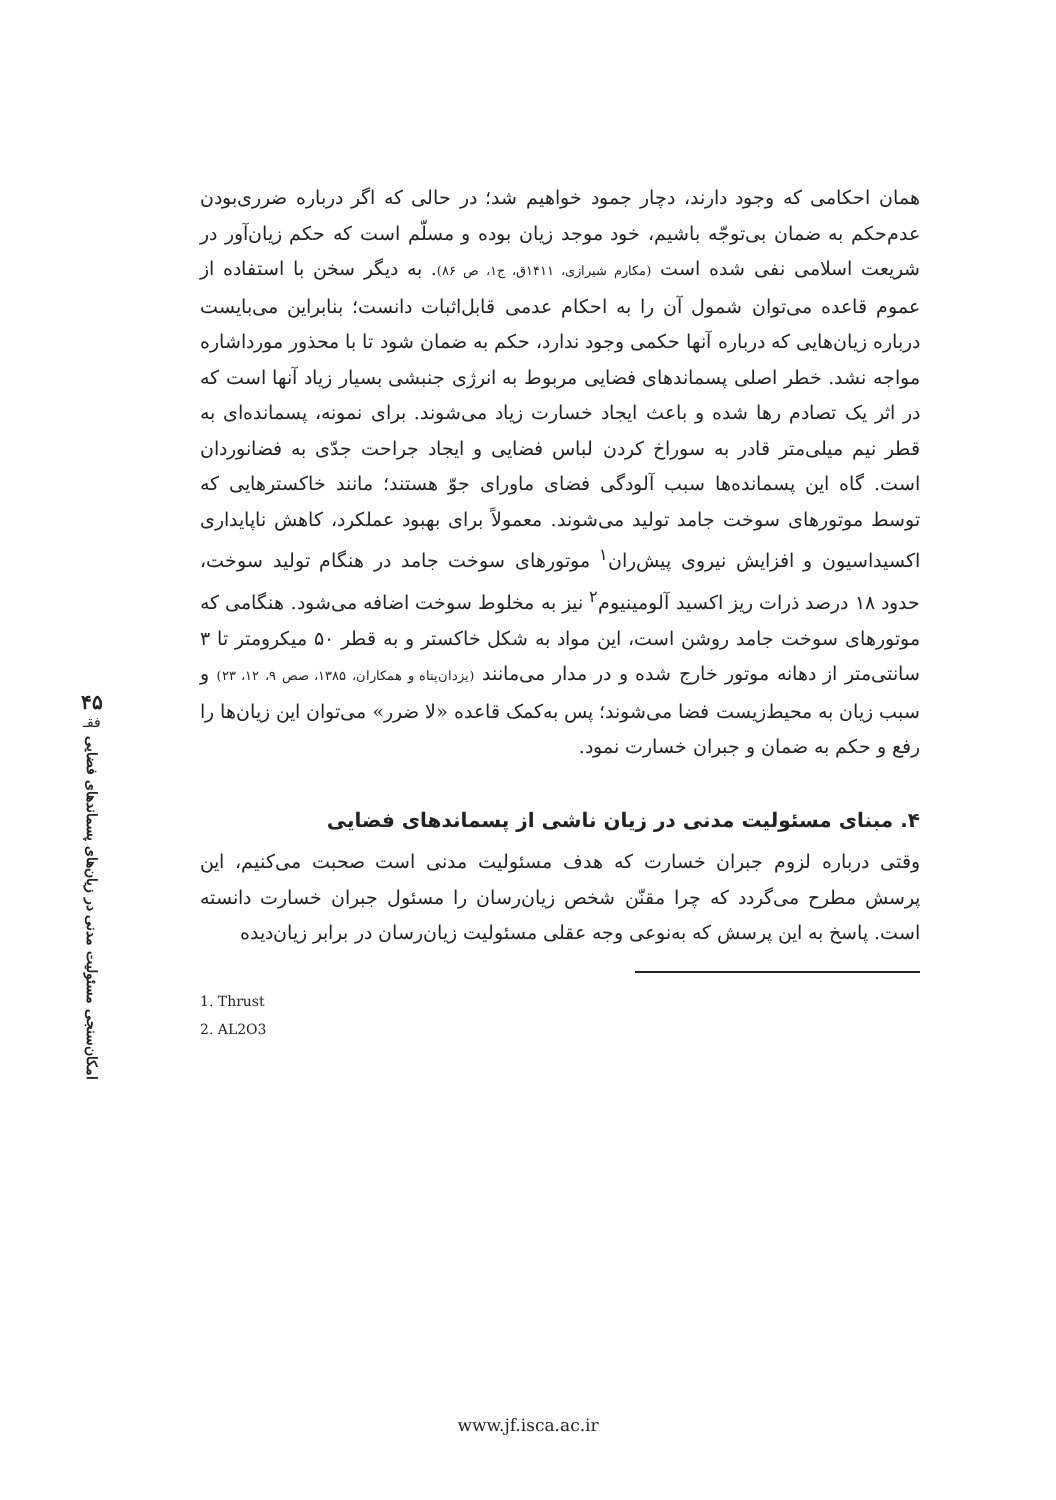۴۵
فقـ
امکان‌سنجی مسئولیت مدنی در زیان‌های پسماندهای فضایی
همان احکامی که وجود دارند، دچار جمود خواهیم شد؛ در حالی که اگر درباره ضرری‌بودن عدم‌حکم به ضمان بی‌توجّه باشیم، خود موجد زیان بوده و مسلّم است که حکم زیان‌آور در شریعت اسلامی نفی شده است (مکارم شیرازی، ۱۴۱۱ق، ج۱، ص ۸۶). به دیگر سخن با استفاده از عموم قاعده می‌توان شمول آن را به احکام عدمی قابل‌اثبات دانست؛ بنابراین می‌بایست درباره زیان‌هایی که درباره آنها حکمی وجود ندارد، حکم به ضمان شود تا با محذور مورداشاره مواجه نشد. خطر اصلی پسماندهای فضایی مربوط به انرژی جنبشی بسیار زیاد آنها است که در اثر یک تصادم رها شده و باعث ایجاد خسارت زیاد می‌شوند. برای نمونه، پسمانده‌ای به قطر نیم میلی‌متر قادر به سوراخ کردن لباس فضایی و ایجاد جراحت جدّی به فضانوردان است. گاه این پسمانده‌ها سبب آلودگی فضای ماورای جوّ هستند؛ مانند خاکسترهایی که توسط موتورهای سوخت جامد تولید می‌شوند. معمولاً برای بهبود عملکرد، کاهش ناپایداری اکسیداسیون و افزایش نیروی پیش‌ران<sup>۱</sup> موتورهای سوخت جامد در هنگام تولید سوخت، حدود ۱۸ درصد ذرات ریز اکسید آلومینیوم<sup>۲</sup> نیز به مخلوط سوخت اضافه می‌شود. هنگامی که موتورهای سوخت جامد روشن است، این مواد به شکل خاکستر و به قطر ۵۰ میکرومتر تا ۳ سانتی‌متر از دهانه موتور خارج شده و در مدار می‌مانند (یزدان‌پناه و همکاران، ۱۳۸۵، صص ۹، ۱۲، ۲۳) و سبب زیان به محیط‌زیست فضا می‌شوند؛ پس به‌کمک قاعده «لا ضرر» می‌توان این زیان‌ها را رفع و حکم به ضمان و جبران خسارت نمود.
۴. مبنای مسئولیت مدنی در زیان ناشی از پسماندهای فضایی
وقتی درباره لزوم جبران خسارت که هدف مسئولیت مدنی است صحبت می‌کنیم، این پرسش مطرح می‌گردد که چرا مقنّن شخص زیان‌رسان را مسئول جبران خسارت دانسته است. پاسخ به این پرسش که به‌نوعی وجه عقلی مسئولیت زیان‌رسان در برابر زیان‌دیده
1. Thrust
2. AL2O3
www.jf.isca.ac.ir